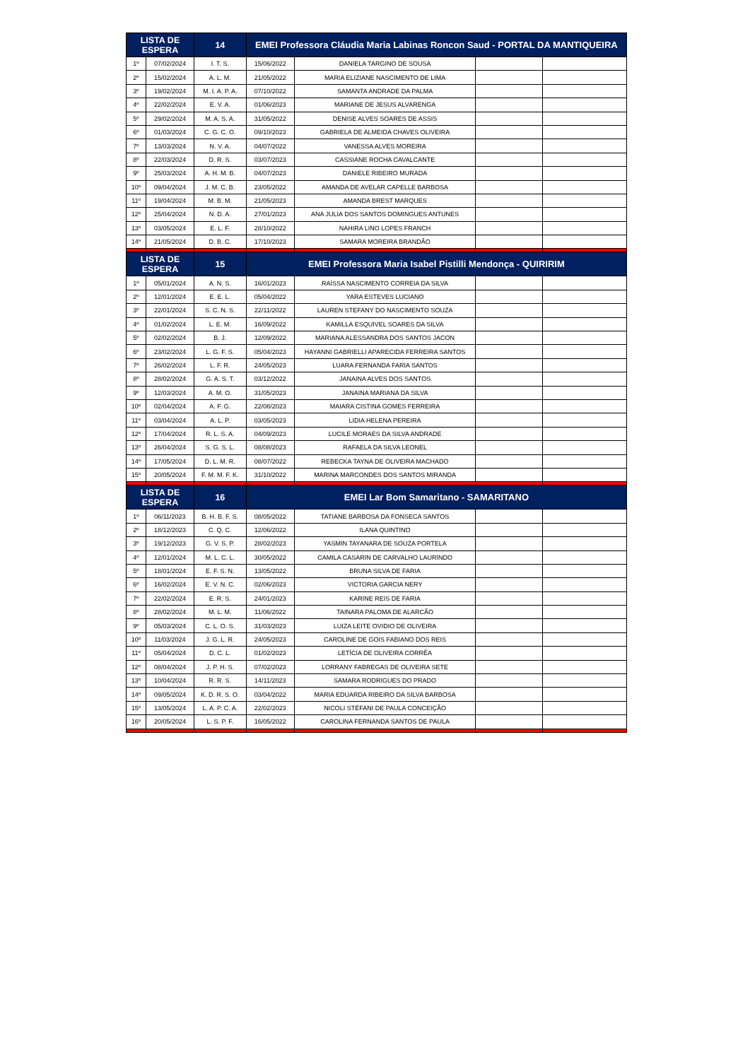| LISTA DE ESPERA | | 14 | EMEI Professora Cláudia Maria Labinas Roncon Saud - PORTAL DA MANTIQUEIRA | | | |
| --- | --- | --- | --- | --- | --- | --- |
| 1º | 07/02/2024 | I. T. S. | 15/06/2022 | DANIELA TARGINO DE SOUSA | | |
| 2º | 15/02/2024 | A. L. M. | 21/05/2022 | MARIA ELIZIANE NASCIMENTO DE LIMA | | |
| 3º | 19/02/2024 | M. I. A. P. A. | 07/10/2022 | SAMANTA ANDRADE DA PALMA | | |
| 4º | 22/02/2024 | E. V. A. | 01/06/2023 | MARIANE DE JESUS ALVARENGA | | |
| 5º | 29/02/2024 | M. A. S. A. | 31/05/2022 | DENISE ALVES SOARES DE ASSIS | | |
| 6º | 01/03/2024 | C. G. C. O. | 09/10/2023 | GABRIELA DE ALMEIDA CHAVES OLIVEIRA | | |
| 7º | 13/03/2024 | N. V. A. | 04/07/2022 | VANESSA ALVES MOREIRA | | |
| 8º | 22/03/2024 | D. R. S. | 03/07/2023 | CASSIANE ROCHA CAVALCANTE | | |
| 9º | 25/03/2024 | A. H. M. B. | 04/07/2023 | DANIELE RIBEIRO MURADA | | |
| 10º | 09/04/2024 | J. M. C. B. | 23/05/2022 | AMANDA DE AVELAR CAPELLE BARBOSA | | |
| 11º | 19/04/2024 | M. B. M. | 21/05/2023 | AMANDA BREST MARQUES | | |
| 12º | 25/04/2024 | N. D. A. | 27/01/2023 | ANA JULIA DOS SANTOS DOMINGUES ANTUNES | | |
| 13º | 03/05/2024 | E. L. F. | 28/10/2022 | NAHIRA LINO LOPES FRANCH | | |
| 14º | 21/05/2024 | D. B. C. | 17/10/2023 | SAMARA MOREIRA BRANDÃO | | |
| LISTA DE ESPERA | | 15 | EMEI Professora Maria Isabel Pistilli Mendonça - QUIRIRIM | | | |
| 1º | 05/01/2024 | A. N. S. | 16/01/2023 | RAÍSSA NASCIMENTO CORREIA DA SILVA | | |
| 2º | 12/01/2024 | E. E. L. | 05/04/2022 | YARA ESTEVES LUCIANO | | |
| 3º | 22/01/2024 | S. C. N. S. | 22/11/2022 | LAUREN STEFANY DO NASCIMENTO SOUZA | | |
| 4º | 01/02/2024 | L. E. M. | 16/09/2022 | KAMILLA ESQUIVEL SOARES DA SILVA | | |
| 5º | 02/02/2024 | B. J. | 12/09/2022 | MARIANA ALESSANDRA DOS SANTOS JACON | | |
| 6º | 23/02/2024 | L. G. F. S. | 05/04/2023 | HAYANNI GABRIELLI APARECIDA FERREIRA SANTOS | | |
| 7º | 26/02/2024 | L. F. R. | 24/05/2023 | LUARA FERNANDA FARIA SANTOS | | |
| 8º | 28/02/2024 | G. A. S. T. | 03/12/2022 | JANAINA ALVES DOS SANTOS | | |
| 9º | 12/03/2024 | A. M. O. | 31/05/2023 | JANAINA MARIANA DA SILVA | | |
| 10º | 02/04/2024 | A. F. G. | 22/08/2023 | MAIARA CISTINA GOMES FERREIRA | | |
| 11º | 03/04/2024 | A. L. P. | 03/05/2023 | LIDIA HELENA PEREIRA | | |
| 12º | 17/04/2024 | R. L. S. A. | 04/09/2023 | LUCILE MORAES DA SILVA ANDRADE | | |
| 13º | 26/04/2024 | S. G. S. L. | 08/08/2023 | RAFAELA DA SILVA LEONEL | | |
| 14º | 17/05/2024 | D. L. M. R. | 08/07/2022 | REBECKA TAYNA DE OLIVEIRA MACHADO | | |
| 15º | 20/05/2024 | F. M. M. F. K. | 31/10/2022 | MARINA MARCONDES DOS SANTOS MIRANDA | | |
| LISTA DE ESPERA | | 16 | EMEI Lar Bom Samaritano - SAMARITANO | | | |
| 1º | 06/11/2023 | B. H. B. F. S. | 08/05/2022 | TATIANE BARBOSA DA FONSECA SANTOS | | |
| 2º | 18/12/2023 | C. Q. C. | 12/06/2022 | ILANA QUINTINO | | |
| 3º | 19/12/2023 | G. V. S. P. | 28/02/2023 | YASMIN TAYANARA DE SOUZA PORTELA | | |
| 4º | 12/01/2024 | M. L. C. L. | 30/05/2022 | CAMILA CASARIN DE CARVALHO LAURINDO | | |
| 5º | 18/01/2024 | E. F. S. N. | 13/05/2022 | BRUNA SILVA DE FARIA | | |
| 6º | 16/02/2024 | E. V. N. C. | 02/06/2023 | VICTORIA GARCIA NERY | | |
| 7º | 22/02/2024 | E. R. S. | 24/01/2023 | KARINE REIS DE FARIA | | |
| 8º | 28/02/2024 | M. L. M. | 11/06/2022 | TAINARA PALOMA DE ALARCÃO | | |
| 9º | 05/03/2024 | C. L. O. S. | 31/03/2023 | LUIZA LEITE OVIDIO DE OLIVEIRA | | |
| 10º | 11/03/2024 | J. G. L. R. | 24/05/2023 | CAROLINE DE GOIS FABIANO DOS REIS | | |
| 11º | 05/04/2024 | D. C. L. | 01/02/2023 | LETÍCIA DE OLIVEIRA CORRÊA | | |
| 12º | 08/04/2024 | J. P. H. S. | 07/02/2023 | LORRANY FABREGAS DE OLIVEIRA SETE | | |
| 13º | 10/04/2024 | R. R. S. | 14/11/2023 | SAMARA RODRIGUES DO PRADO | | |
| 14º | 09/05/2024 | K. D. R. S. O. | 03/04/2022 | MARIA EDUARDA RIBEIRO DA SILVA BARBOSA | | |
| 15º | 13/05/2024 | L. A. P. C. A. | 22/02/2023 | NICOLI STÉFANI DE PAULA CONCEIÇÃO | | |
| 16º | 20/05/2024 | L. S. P. F. | 16/05/2022 | CAROLINA FERNANDA SANTOS DE PAULA | | |